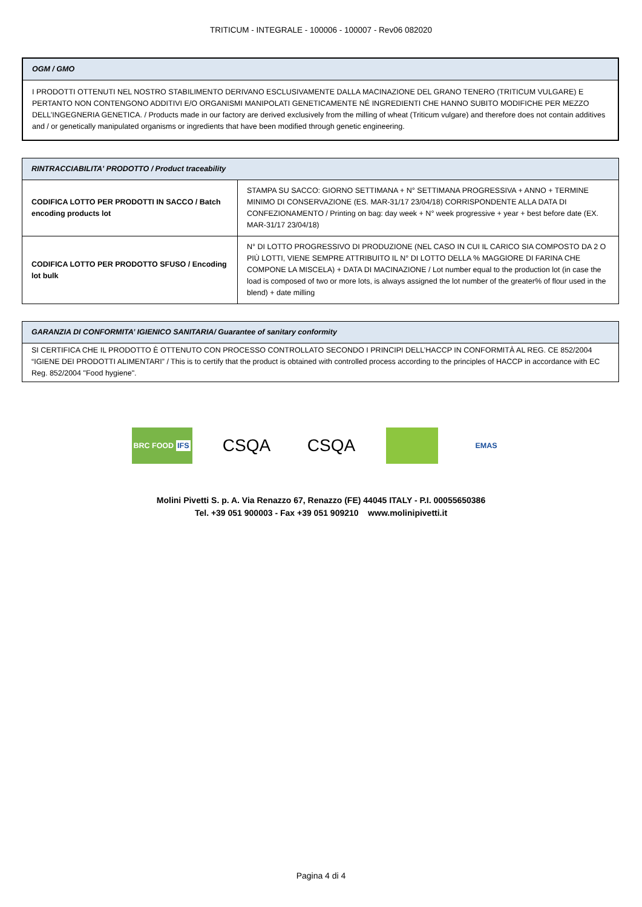TRITICUM - INTEGRALE - 100006 - 100007 - Rev06 082020
| OGM / GMO |
| --- |
| I PRODOTTI OTTENUTI NEL NOSTRO STABILIMENTO DERIVANO ESCLUSIVAMENTE DALLA MACINAZIONE DEL GRANO TENERO (TRITICUM VULGARE) E PERTANTO NON CONTENGONO ADDITIVI E/O ORGANISMI MANIPOLATI GENETICAMENTE NÉ INGREDIENTI CHE HANNO SUBITO MODIFICHE PER MEZZO DELL’INGEGNERIA GENETICA. / Products made in our factory are derived exclusively from the milling of wheat (Triticum vulgare) and therefore does not contain additives and / or genetically manipulated organisms or ingredients that have been modified through genetic engineering. |
| RINTRACCIABILITA' PRODOTTO / Product traceability | |
| --- | --- |
| CODIFICA LOTTO PER PRODOTTI IN SACCO / Batch encoding products lot | STAMPA SU SACCO: GIORNO SETTIMANA + N° SETTIMANA PROGRESSIVA + ANNO + TERMINE MINIMO DI CONSERVAZIONE (ES. MAR-31/17 23/04/18) CORRISPONDENTE ALLA DATA DI CONFEZIONAMENTO / Printing on bag: day week + N° week progressive + year + best before date (EX. MAR-31/17 23/04/18) |
| CODIFICA LOTTO PER PRODOTTO SFUSO / Encoding lot bulk | N° DI LOTTO PROGRESSIVO DI PRODUZIONE (NEL CASO IN CUI IL CARICO SIA COMPOSTO DA 2 O PIÙ LOTTI, VIENE SEMPRE ATTRIBUITO IL N° DI LOTTO DELLA % MAGGIORE DI FARINA CHE COMPONE LA MISCELA) + DATA DI MACINAZIONE / Lot number equal to the production lot (in case the load is composed of two or more lots, is always assigned the lot number of the greater% of flour used in the blend) + date milling |
| GARANZIA DI CONFORMITA’ IGIENICO SANITARIA/ Guarantee of sanitary conformity |
| --- |
| SI CERTIFICA CHE IL PRODOTTO È OTTENUTO CON PROCESSO CONTROLLATO SECONDO I PRINCIPI DELL’HACCP IN CONFORMITÀ AL REG. CE 852/2004 “IGIENE DEI PRODOTTI ALIMENTARI” / This is to certify that the product is obtained with controlled process according to the principles of HACCP in accordance with EC Reg. 852/2004 "Food hygiene". |
BRC FOOD IFS
CSQA CSQA
EMAS
Molini Pivetti S. p. A. Via Renazzo 67, Renazzo (FE) 44045 ITALY - P.I. 00055650386
Tel. +39 051 900003 - Fax +39 051 909210 www.molinipivetti.it
Pagina 4 di 4